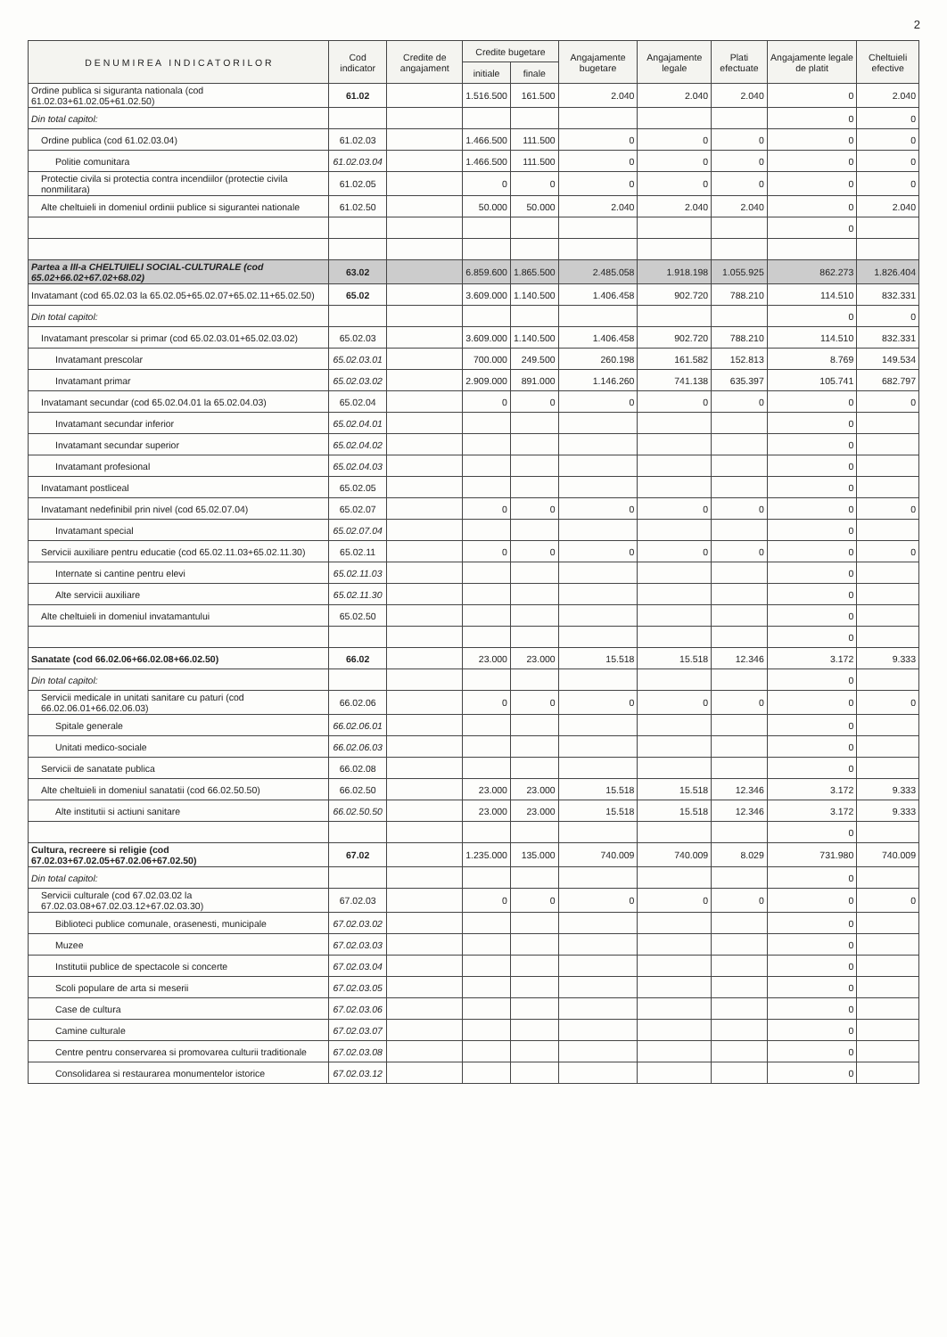2
| D E N U M I R E A I N D I C A T O R I L O R | Cod indicator | Credite de angajament | Credite bugetare | | Angajamente bugetare | Angajamente legale | Plati efectuate | Angajamente legale de platit | Cheltuieli efective |
| --- | --- | --- | --- | --- | --- | --- | --- | --- | --- |
| | | | initiale | finale | | | | | |
| Ordine publica si siguranta nationala (cod 61.02.03+61.02.05+61.02.50) | 61.02 | | 1.516.500 | 161.500 | 2.040 | 2.040 | 2.040 | 0 | 2.040 |
| Din total capitol: | | | | | | | | 0 | 0 |
| Ordine publica (cod 61.02.03.04) | 61.02.03 | | 1.466.500 | 111.500 | 0 | 0 | 0 | 0 | 0 |
| Politie comunitara | 61.02.03.04 | | 1.466.500 | 111.500 | 0 | 0 | 0 | 0 | 0 |
| Protectie civila si protectia contra incendiilor (protectie civila nonmilitara) | 61.02.05 | | 0 | 0 | 0 | 0 | 0 | 0 | 0 |
| Alte cheltuieli in domeniul ordinii publice si sigurantei nationale | 61.02.50 | | 50.000 | 50.000 | 2.040 | 2.040 | 2.040 | 0 | 2.040 |
| | | | | | | | | 0 | |
| Partea a III-a CHELTUIELI SOCIAL-CULTURALE (cod 65.02+66.02+67.02+68.02) | 63.02 | | 6.859.600 | 1.865.500 | 2.485.058 | 1.918.198 | 1.055.925 | 862.273 | 1.826.404 |
| Invatamant (cod 65.02.03 la 65.02.05+65.02.07+65.02.11+65.02.50) | 65.02 | | 3.609.000 | 1.140.500 | 1.406.458 | 902.720 | 788.210 | 114.510 | 832.331 |
| Din total capitol: | | | | | | | | 0 | 0 |
| Invatamant prescolar si primar (cod 65.02.03.01+65.02.03.02) | 65.02.03 | | 3.609.000 | 1.140.500 | 1.406.458 | 902.720 | 788.210 | 114.510 | 832.331 |
| Invatamant prescolar | 65.02.03.01 | | 700.000 | 249.500 | 260.198 | 161.582 | 152.813 | 8.769 | 149.534 |
| Invatamant primar | 65.02.03.02 | | 2.909.000 | 891.000 | 1.146.260 | 741.138 | 635.397 | 105.741 | 682.797 |
| Invatamant secundar (cod 65.02.04.01 la 65.02.04.03) | 65.02.04 | | 0 | 0 | 0 | 0 | 0 | 0 | 0 |
| Invatamant secundar inferior | 65.02.04.01 | | | | | | | 0 | |
| Invatamant secundar superior | 65.02.04.02 | | | | | | | 0 | |
| Invatamant profesional | 65.02.04.03 | | | | | | | 0 | |
| Invatamant postliceal | 65.02.05 | | | | | | | 0 | |
| Invatamant nedefinibil prin nivel (cod 65.02.07.04) | 65.02.07 | | 0 | 0 | 0 | 0 | 0 | 0 | 0 |
| Invatamant special | 65.02.07.04 | | | | | | | 0 | |
| Servicii auxiliare pentru educatie (cod 65.02.11.03+65.02.11.30) | 65.02.11 | | 0 | 0 | 0 | 0 | 0 | 0 | 0 |
| Internate si cantine pentru elevi | 65.02.11.03 | | | | | | | 0 | |
| Alte servicii auxiliare | 65.02.11.30 | | | | | | | 0 | |
| Alte cheltuieli in domeniul invatamantului | 65.02.50 | | | | | | | 0 | |
| | | | | | | | | 0 | |
| Sanatate (cod 66.02.06+66.02.08+66.02.50) | 66.02 | | 23.000 | 23.000 | 15.518 | 15.518 | 12.346 | 3.172 | 9.333 |
| Din total capitol: | | | | | | | | 0 | |
| Servicii medicale in unitati sanitare cu paturi (cod 66.02.06.01+66.02.06.03) | 66.02.06 | | 0 | 0 | 0 | 0 | 0 | 0 | 0 |
| Spitale generale | 66.02.06.01 | | | | | | | 0 | |
| Unitati medico-sociale | 66.02.06.03 | | | | | | | 0 | |
| Servicii de sanatate publica | 66.02.08 | | | | | | | 0 | |
| Alte cheltuieli in domeniul sanatatii (cod 66.02.50.50) | 66.02.50 | | 23.000 | 23.000 | 15.518 | 15.518 | 12.346 | 3.172 | 9.333 |
| Alte institutii si actiuni sanitare | 66.02.50.50 | | 23.000 | 23.000 | 15.518 | 15.518 | 12.346 | 3.172 | 9.333 |
| | | | | | | | | 0 | |
| Cultura, recreere si religie (cod 67.02.03+67.02.05+67.02.06+67.02.50) | 67.02 | | 1.235.000 | 135.000 | 740.009 | 740.009 | 8.029 | 731.980 | 740.009 |
| Din total capitol: | | | | | | | | 0 | |
| Servicii culturale (cod 67.02.03.02 la 67.02.03.08+67.02.03.12+67.02.03.30) | 67.02.03 | | 0 | 0 | 0 | 0 | 0 | 0 | 0 |
| Biblioteci publice comunale, orasenesti, municipale | 67.02.03.02 | | | | | | | 0 | |
| Muzee | 67.02.03.03 | | | | | | | 0 | |
| Institutii publice de spectacole si concerte | 67.02.03.04 | | | | | | | 0 | |
| Scoli populare de arta si meserii | 67.02.03.05 | | | | | | | 0 | |
| Case de cultura | 67.02.03.06 | | | | | | | 0 | |
| Camine culturale | 67.02.03.07 | | | | | | | 0 | |
| Centre pentru conservarea si promovarea culturii traditionale | 67.02.03.08 | | | | | | | 0 | |
| Consolidarea si restaurarea monumentelor istorice | 67.02.03.12 | | | | | | | 0 | |